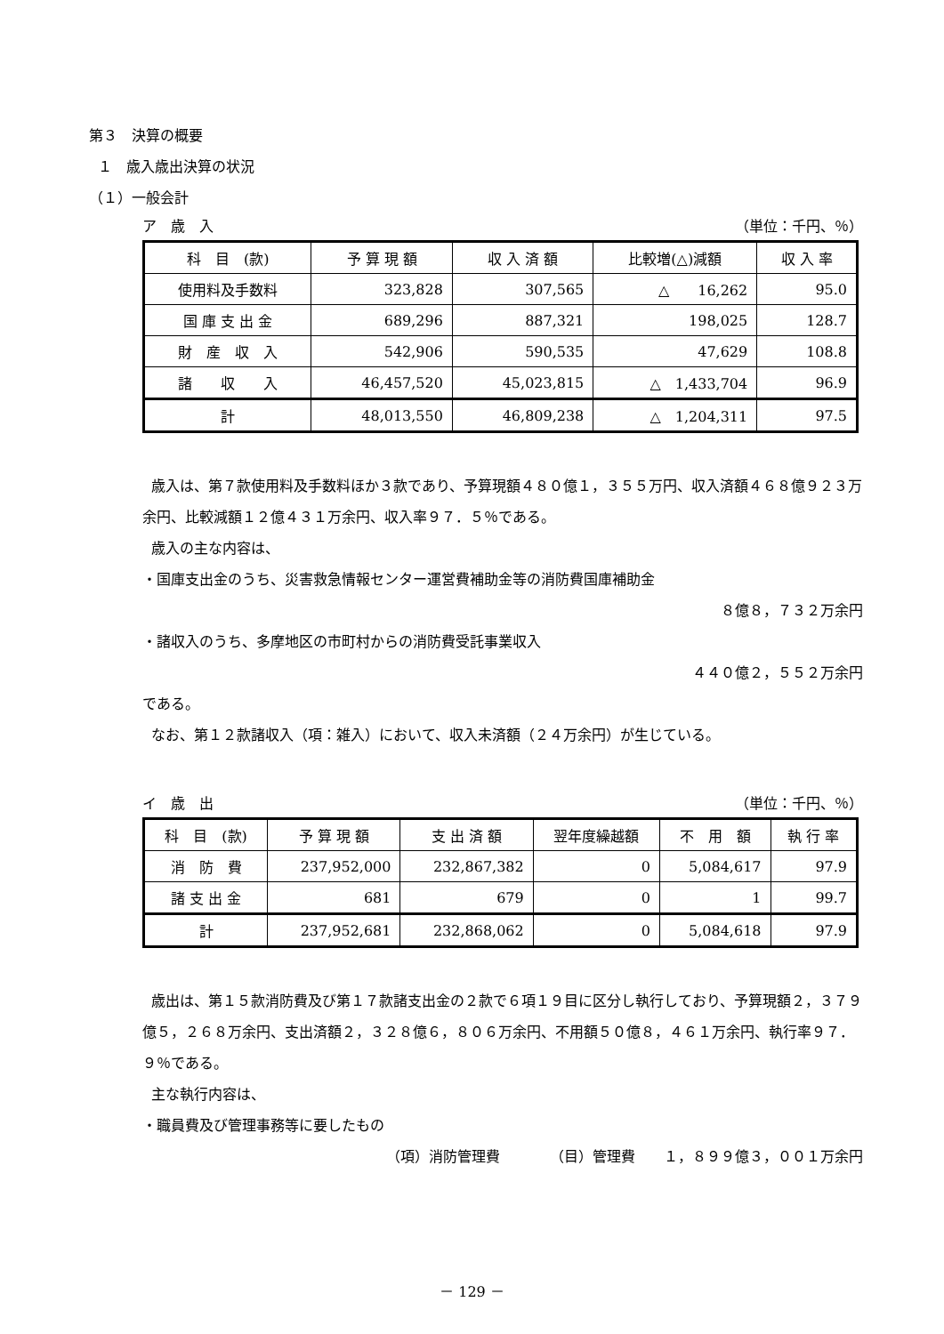第３　決算の概要
１　歳入歳出決算の状況
（１）一般会計
ア　歳　入 （単位：千円、％）
| 科 目 (款) | 予 算 現 額 | 収 入 済 額 | 比較増(△)減額 | 収 入 率 |
| --- | --- | --- | --- | --- |
| 使用料及手数料 | 323,828 | 307,565 | △ 16,262 | 95.0 |
| 国 庫 支 出 金 | 689,296 | 887,321 | 198,025 | 128.7 |
| 財 産 収 入 | 542,906 | 590,535 | 47,629 | 108.8 |
| 諸 収 入 | 46,457,520 | 45,023,815 | △ 1,433,704 | 96.9 |
| 計 | 48,013,550 | 46,809,238 | △ 1,204,311 | 97.5 |
歳入は、第７款使用料及手数料ほか３款であり、予算現額４８０億１，３５５万円、収入済額４６８億９２３万余円、比較減額１２億４３１万余円、収入率９７．５％である。
歳入の主な内容は、
・国庫支出金のうち、災害救急情報センター運営費補助金等の消防費国庫補助金
８億８，７３２万余円
・諸収入のうち、多摩地区の市町村からの消防費受託事業収入
４４０億２，５５２万余円
である。
なお、第１２款諸収入（項：雑入）において、収入未済額（２４万余円）が生じている。
イ　歳　出 （単位：千円、％）
| 科 目 (款) | 予 算 現 額 | 支 出 済 額 | 翌年度繰越額 | 不 用 額 | 執 行 率 |
| --- | --- | --- | --- | --- | --- |
| 消 防 費 | 237,952,000 | 232,867,382 | 0 | 5,084,617 | 97.9 |
| 諸 支 出 金 | 681 | 679 | 0 | 1 | 99.7 |
| 計 | 237,952,681 | 232,868,062 | 0 | 5,084,618 | 97.9 |
歳出は、第１５款消防費及び第１７款諸支出金の２款で６項１９目に区分し執行しており、予算現額２，３７９億５，２６８万余円、支出済額２，３２８億６，８０６万余円、不用額５０億８，４６１万余円、執行率９７．９％である。
主な執行内容は、
・職員費及び管理事務等に要したもの
（項）消防管理費　　　　（目）管理費　　１，８９９億３，００１万余円
－ 129 －